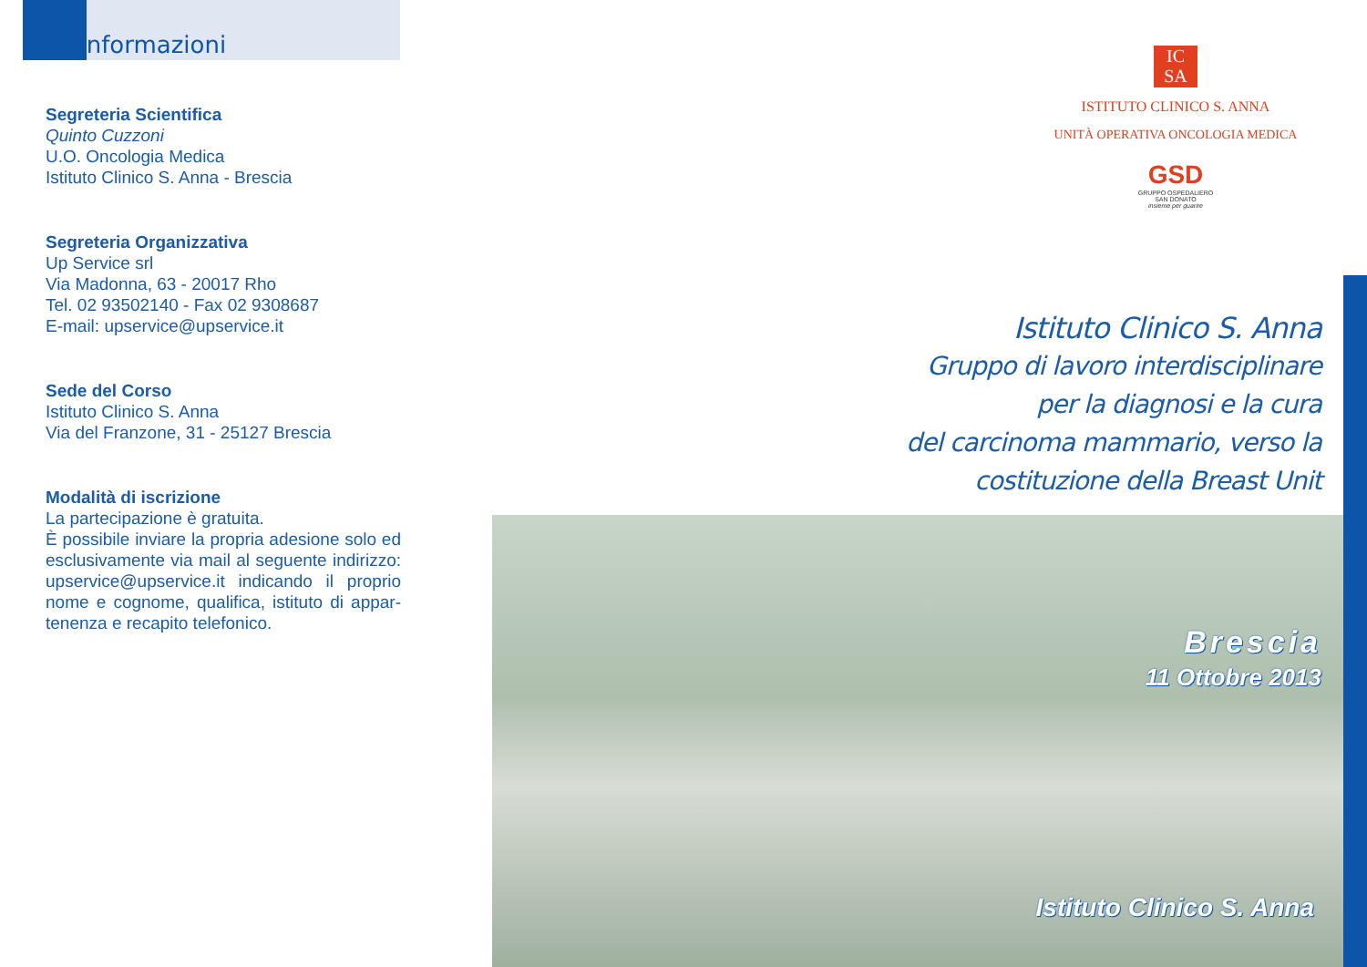Informazioni
Segreteria Scientifica
Quinto Cuzzoni
U.O. Oncologia Medica
Istituto Clinico S. Anna - Brescia
Segreteria Organizzativa
Up Service srl
Via Madonna, 63 - 20017 Rho
Tel. 02 93502140 - Fax 02 9308687
E-mail: upservice@upservice.it
Sede del Corso
Istituto Clinico S. Anna
Via del Franzone, 31 - 25127 Brescia
Modalità di iscrizione
La partecipazione è gratuita.
È possibile inviare la propria adesione solo ed esclusivamente via mail al seguente indirizzo: upservice@upservice.it indicando il proprio nome e cognome, qualifica, istituto di appar-tenenza e recapito telefonico.
IC
SA
ISTITUTO CLINICO S. ANNA
UNITÀ OPERATIVA ONCOLOGIA MEDICA
GSD
GRUPPO OSPEDALIERO
SAN DONATO
insieme per guarire
Istituto Clinico S. Anna
Gruppo di lavoro interdisciplinare
per la diagnosi e la cura
del carcinoma mammario, verso la
costituzione della Breast Unit
Brescia
11 Ottobre 2013
Istituto Clinico S. Anna